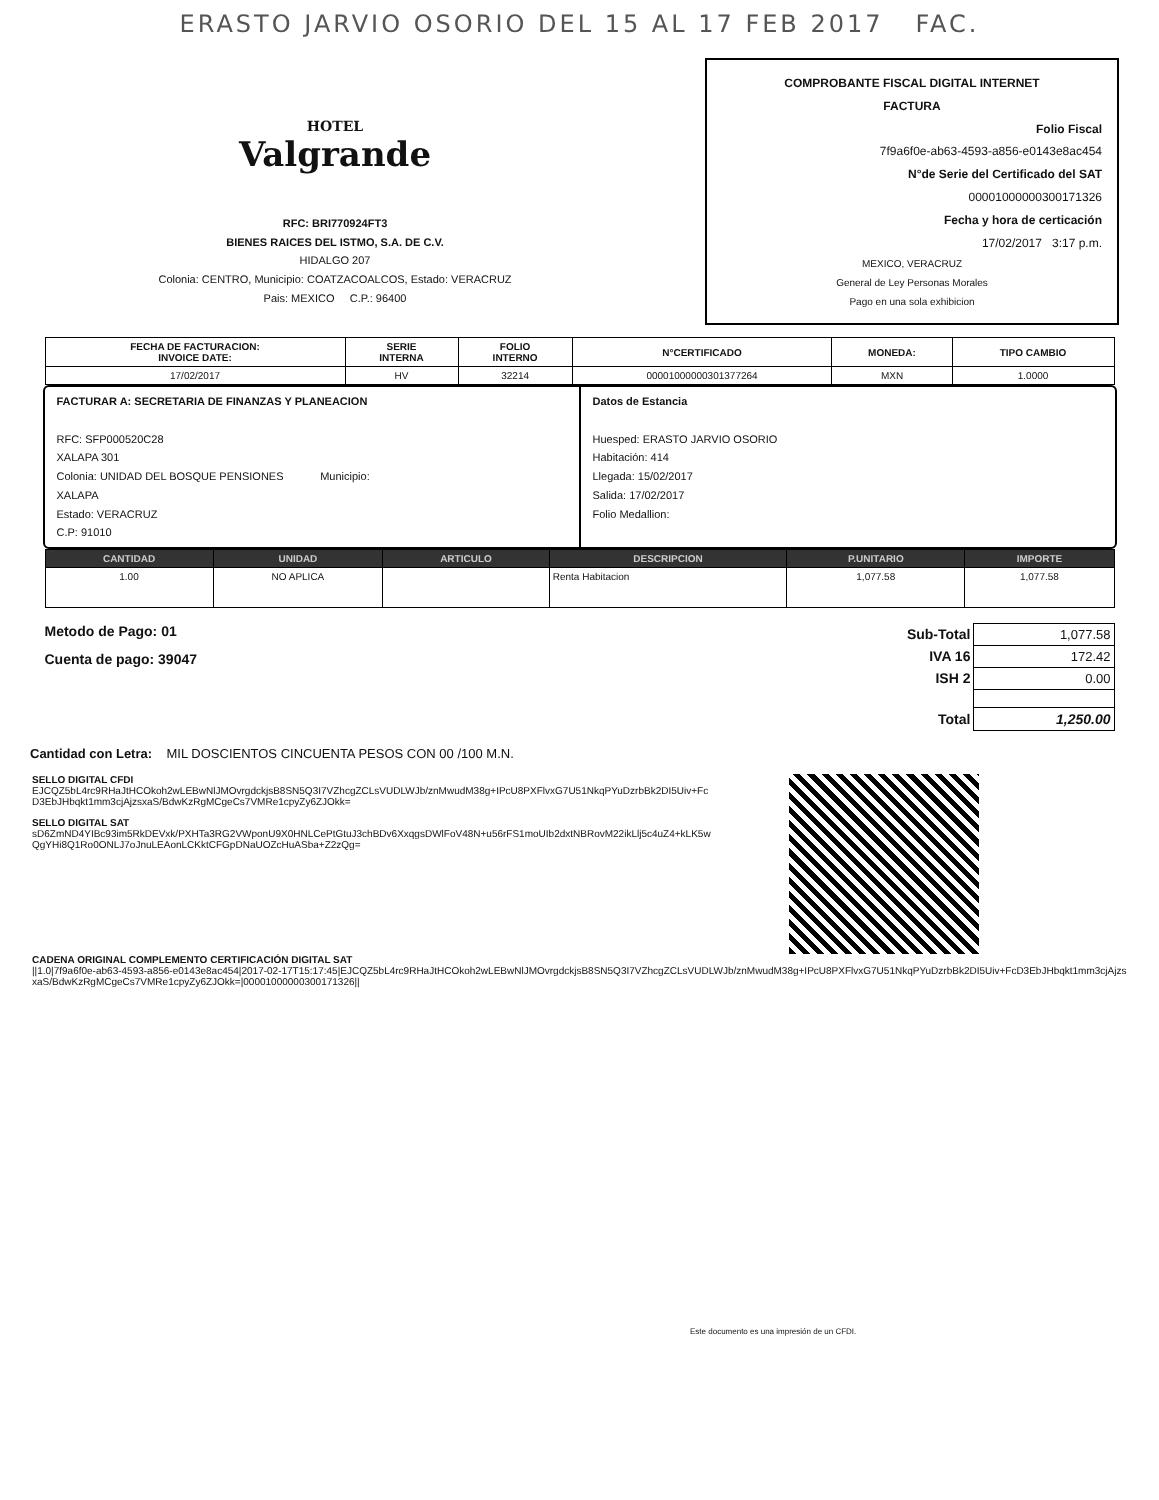ERASTO JARVIO OSORIO DEL 15 AL 17 FEB 2017 FAC.
HOTEL
Valgrande
RFC: BRI770924FT3
BIENES RAICES DEL ISTMO, S.A. DE C.V.
HIDALGO 207
Colonia: CENTRO, Municipio: COATZACOALCOS, Estado: VERACRUZ
Pais: MEXICO C.P.: 96400
COMPROBANTE FISCAL DIGITAL INTERNET
FACTURA
Folio Fiscal
7f9a6f0e-ab63-4593-a856-e0143e8ac454
N°de Serie del Certificado del SAT
00001000000300171326
Fecha y hora de certicación
17/02/2017 3:17 p.m.
MEXICO, VERACRUZ
General de Ley Personas Morales
Pago en una sola exhibicion
| FECHA DE FACTURACION: INVOICE DATE: | SERIE INTERNA | FOLIO INTERNO | N°CERTIFICADO | MONEDA: | TIPO CAMBIO |
| --- | --- | --- | --- | --- | --- |
| 17/02/2017 | HV | 32214 | 00001000000301377264 | MXN | 1.0000 |
FACTURAR A: SECRETARIA DE FINANZAS Y PLANEACION
RFC: SFP000520C28
XALAPA 301
Colonia: UNIDAD DEL BOSQUE PENSIONES Municipio:
XALAPA
Estado: VERACRUZ
C.P: 91010
Datos de Estancia
Huesped: ERASTO JARVIO OSORIO
Habitación: 414
Llegada: 15/02/2017
Salida: 17/02/2017
Folio Medallion:
| CANTIDAD | UNIDAD | ARTICULO | DESCRIPCION | P.UNITARIO | IMPORTE |
| --- | --- | --- | --- | --- | --- |
| 1.00 | NO APLICA | | Renta Habitacion | 1,077.58 | 1,077.58 |
Metodo de Pago: 01
Cuenta de pago: 39047
| Sub-Total | 1,077.58 |
| IVA 16 | 172.42 |
| ISH 2 | 0.00 |
| Total | 1,250.00 |
Cantidad con Letra: MIL DOSCIENTOS CINCUENTA PESOS CON 00 /100 M.N.
SELLO DIGITAL CFDI
EJCQZ5bL4rc9RHaJtHCOkoh2wLEBwNlJMOvrgdckjsB8SN5Q3I7VZhcgZCLsVUDLWJb/znMwudM38g+IPcU8PXFlvxG7U51NkqPYuDzrbBk2DI5Uiv+FcD3EbJHbqkt1mm3cjAjzsxaS/BdwKzRgMCgeCs7VMRe1cpyZy6ZJOkk=
SELLO DIGITAL SAT
sD6ZmND4YIBc93im5RkDEVxk/PXHTa3RG2VWponU9X0HNLCePtGtuJ3chBDv6XxqgsDWlFoV48N+u56rFS1moUIb2dxtNBRovM22ikLlj5c4uZ4+kLK5wQgYHi8Q1Ro0ONLJ7oJnuLEAonLCKktCFGpDNaUOZcHuASba+Z2zQg=
CADENA ORIGINAL COMPLEMENTO CERTIFICACIÓN DIGITAL SAT
||1.0|7f9a6f0e-ab63-4593-a856-e0143e8ac454|2017-02-17T15:17:45|EJCQZ5bL4rc9RHaJtHCOkoh2wLEBwNlJMOvrgdckjsB8SN5Q3I7VZhcgZCLsVUDLWJb/znMwudM38g+IPcU8PXFlvxG7U51NkqPYuDzrbBk2DI5Uiv+FcD3EbJHbqkt1mm3cjAjzsxaS/BdwKzRgMCgeCs7VMRe1cpyZy6ZJOkk=|00001000000300171326||
Este documento es una impresión de un CFDI.